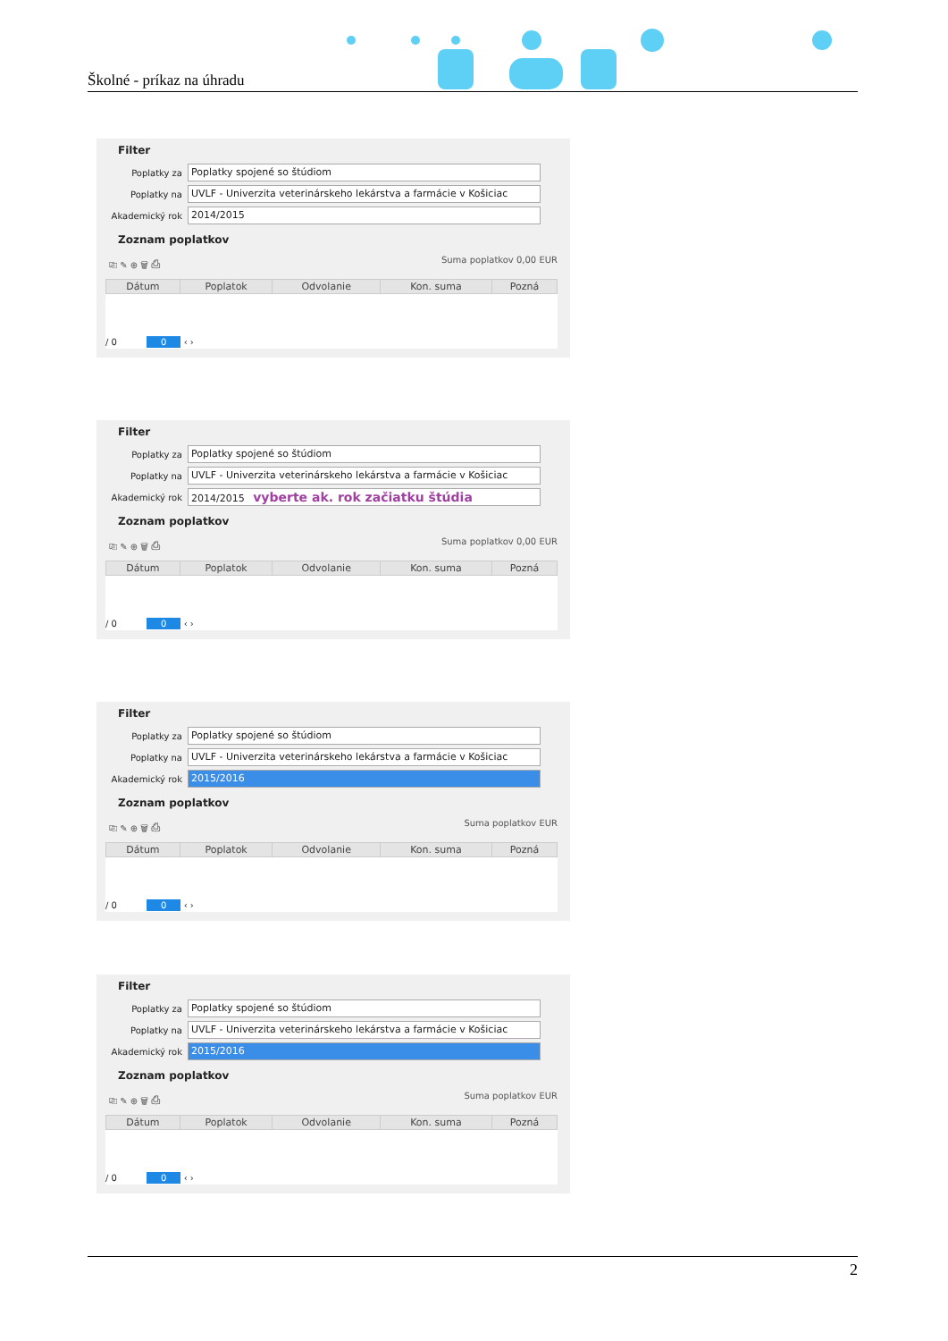Školné - príkaz na úhradu
Filter
Poplatky za
Poplatky spojené so štúdiom
Poplatky na
UVLF - Univerzita veterinárskeho lekárstva a farmácie v Košiciac
Akademický rok
2014/2015
Zoznam poplatkov
⎘ ✎ ⊕ 🗑 ⎙ Suma poplatkov 0,00 EUR
| Dátum | Poplatok | Odvolanie | Kon. suma | Pozná |
| --- | --- | --- | --- | --- |
/ 0 0 ‹ ›
Filter
Poplatky za
Poplatky spojené so štúdiom
Poplatky na
UVLF - Univerzita veterinárskeho lekárstva a farmácie v Košiciac
Akademický rok
2014/2015 vyberte ak. rok začiatku štúdia
Zoznam poplatkov
⎘ ✎ ⊕ 🗑 ⎙ Suma poplatkov 0,00 EUR
| Dátum | Poplatok | Odvolanie | Kon. suma | Pozná |
| --- | --- | --- | --- | --- |
/ 0 0 ‹ ›
Filter
Poplatky za
Poplatky spojené so štúdiom
Poplatky na
UVLF - Univerzita veterinárskeho lekárstva a farmácie v Košiciac
Akademický rok
2015/2016
Zoznam poplatkov
⎘ ✎ ⊕ 🗑 ⎙ Suma poplatkov EUR
| Dátum | Poplatok | Odvolanie | Kon. suma | Pozná |
| --- | --- | --- | --- | --- |
/ 0 0 ‹ ›
Filter
Poplatky za
Poplatky spojené so štúdiom
Poplatky na
UVLF - Univerzita veterinárskeho lekárstva a farmácie v Košiciac
Akademický rok
2015/2016
Zoznam poplatkov
⎘ ✎ ⊕ 🗑 ⎙ Suma poplatkov EUR
| Dátum | Poplatok | Odvolanie | Kon. suma | Pozná |
| --- | --- | --- | --- | --- |
/ 0 0 ‹ ›
2